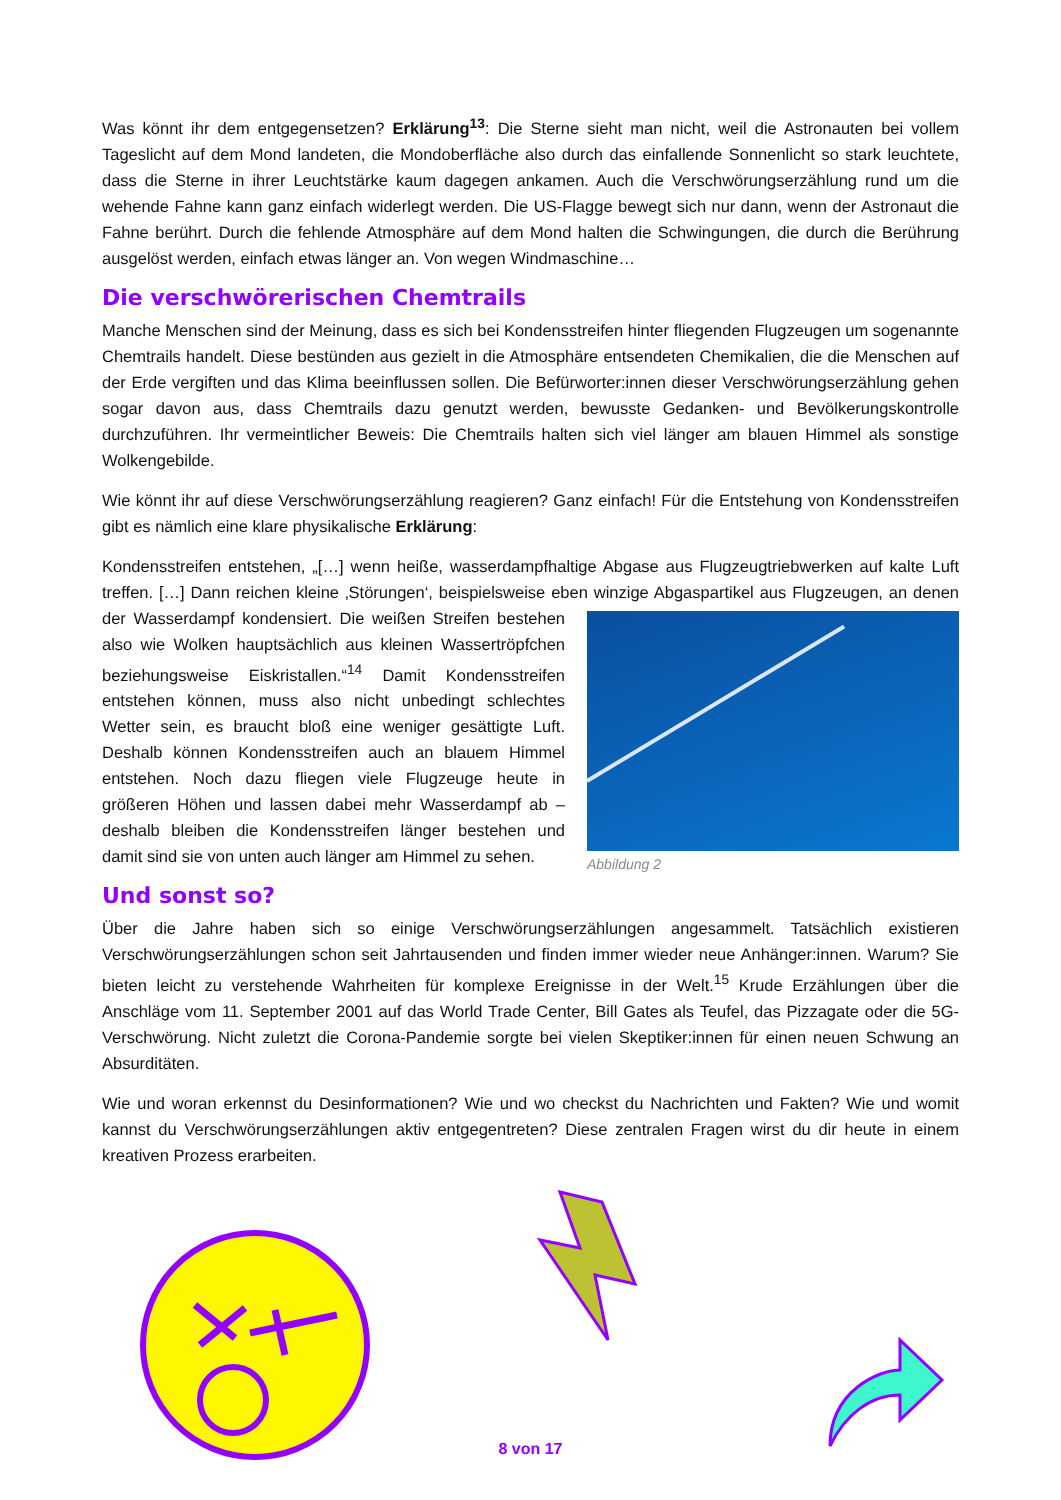Was könnt ihr dem entgegensetzen? Erklärung<sup>13</sup>: Die Sterne sieht man nicht, weil die Astronauten bei vollem Tageslicht auf dem Mond landeten, die Mondoberfläche also durch das einfallende Sonnenlicht so stark leuchtete, dass die Sterne in ihrer Leuchtstärke kaum dagegen ankamen. Auch die Verschwörungserzählung rund um die wehende Fahne kann ganz einfach widerlegt werden. Die US-Flagge bewegt sich nur dann, wenn der Astronaut die Fahne berührt. Durch die fehlende Atmosphäre auf dem Mond halten die Schwingungen, die durch die Berührung ausgelöst werden, einfach etwas länger an. Von wegen Windmaschine…
Die verschwörerischen Chemtrails
Manche Menschen sind der Meinung, dass es sich bei Kondensstreifen hinter fliegenden Flugzeugen um sogenannte Chemtrails handelt. Diese bestünden aus gezielt in die Atmosphäre entsendeten Chemikalien, die die Menschen auf der Erde vergiften und das Klima beeinflussen sollen. Die Befürworter:innen dieser Verschwörungserzählung gehen sogar davon aus, dass Chemtrails dazu genutzt werden, bewusste Gedanken- und Bevölkerungskontrolle durchzuführen. Ihr vermeintlicher Beweis: Die Chemtrails halten sich viel länger am blauen Himmel als sonstige Wolkengebilde.
Wie könnt ihr auf diese Verschwörungserzählung reagieren? Ganz einfach! Für die Entstehung von Kondensstreifen gibt es nämlich eine klare physikalische Erklärung:
Kondensstreifen entstehen, „[…] wenn heiße, wasserdampfhaltige Abgase aus Flugzeugtriebwerken auf kalte Luft treffen. […] Dann reichen kleine ‚Störungen‘, beispielsweise eben winzige Abgaspartikel aus Flugzeugen, Abbildung 2 an denen der Wasserdampf kondensiert. Die weißen Streifen bestehen also wie Wolken hauptsächlich aus kleinen Wassertröpfchen beziehungsweise Eiskristallen.“<sup>14</sup> Damit Kondensstreifen entstehen können, muss also nicht unbedingt schlechtes Wetter sein, es braucht bloß eine weniger gesättigte Luft. Deshalb können Kondensstreifen auch an blauem Himmel entstehen. Noch dazu fliegen viele Flugzeuge heute in größeren Höhen und lassen dabei mehr Wasserdampf ab – deshalb bleiben die Kondensstreifen länger bestehen und damit sind sie von unten auch länger am Himmel zu sehen.
Und sonst so?
Über die Jahre haben sich so einige Verschwörungserzählungen angesammelt. Tatsächlich existieren Verschwörungserzählungen schon seit Jahrtausenden und finden immer wieder neue Anhänger:innen. Warum? Sie bieten leicht zu verstehende Wahrheiten für komplexe Ereignisse in der Welt.<sup>15</sup> Krude Erzählungen über die Anschläge vom 11. September 2001 auf das World Trade Center, Bill Gates als Teufel, das Pizzagate oder die 5G-Verschwörung. Nicht zuletzt die Corona-Pandemie sorgte bei vielen Skeptiker:innen für einen neuen Schwung an Absurditäten.
Wie und woran erkennst du Desinformationen? Wie und wo checkst du Nachrichten und Fakten? Wie und womit kannst du Verschwörungserzählungen aktiv entgegentreten? Diese zentralen Fragen wirst du dir heute in einem kreativen Prozess erarbeiten.
8 von 17